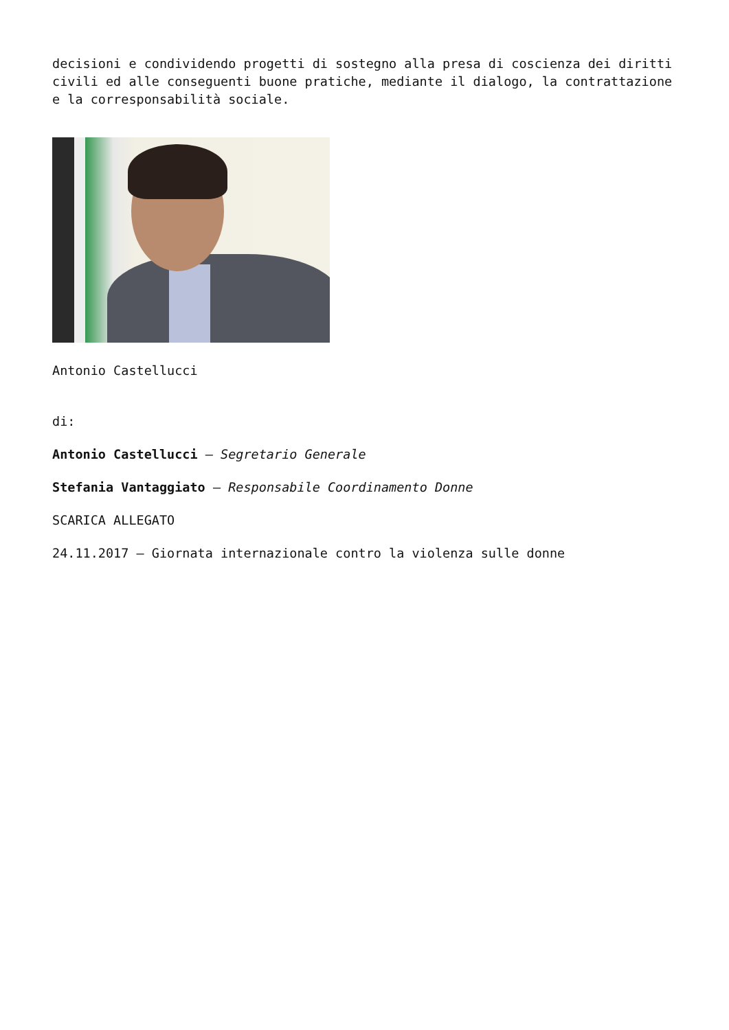decisioni e condividendo progetti di sostegno alla presa di coscienza dei diritti civili ed alle conseguenti buone pratiche, mediante il dialogo, la contrattazione e la corresponsabilità sociale.
Antonio Castellucci
di:
Antonio Castellucci – Segretario Generale
Stefania Vantaggiato – Responsabile Coordinamento Donne
SCARICA ALLEGATO
24.11.2017 – Giornata internazionale contro la violenza sulle donne